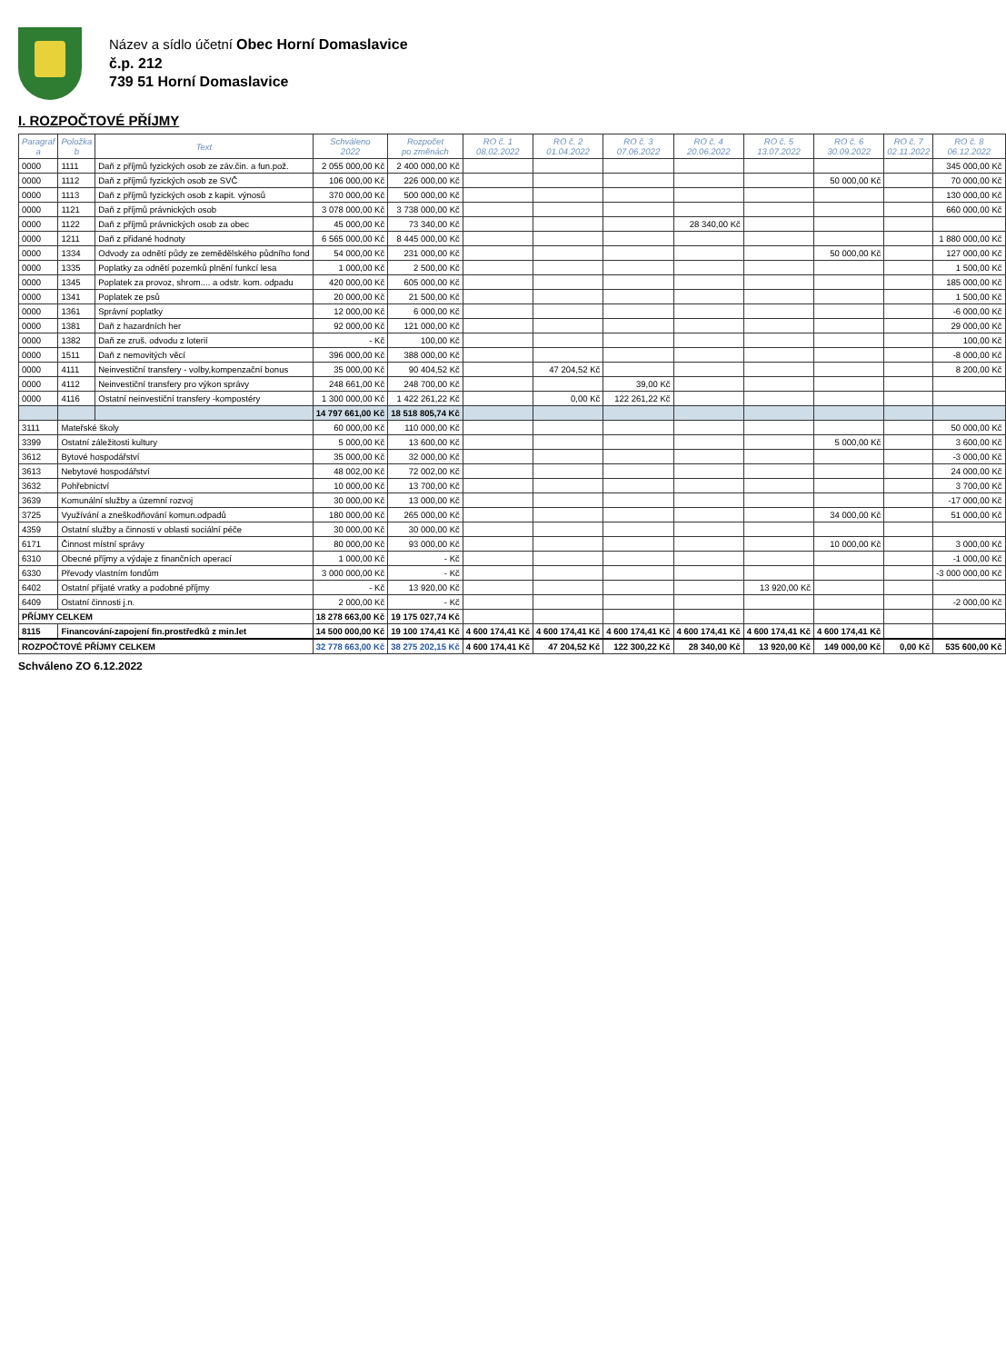Název a sídlo účetní Obec Horní Domaslavice
č.p. 212
739 51 Horní Domaslavice
I. ROZPOČTOVÉ PŘÍJMY
| Paragraf a | Položka b | Text | Schváleno 2022 | Rozpočet po změnách | RO č. 1 08.02.2022 | RO č. 2 01.04.2022 | RO č. 3 07.06.2022 | RO č. 4 20.06.2022 | RO č. 5 13.07.2022 | RO č. 6 30.09.2022 | RO č. 7 02.11.2022 | RO č. 8 06.12.2022 |
| --- | --- | --- | --- | --- | --- | --- | --- | --- | --- | --- | --- | --- |
| 0000 | 1111 | Daň z příjmů fyzických osob ze záv.čin. a fun.pož. | 2 055 000,00 Kč | 2 400 000,00 Kč | | | | | | | | 345 000,00 Kč |
| 0000 | 1112 | Daň z příjmů fyzických osob ze SVČ | 106 000,00 Kč | 226 000,00 Kč | | | | | | 50 000,00 Kč | | 70 000,00 Kč |
| 0000 | 1113 | Daň z příjmů fyzických osob z kapit. výnosů | 370 000,00 Kč | 500 000,00 Kč | | | | | | | | 130 000,00 Kč |
| 0000 | 1121 | Daň z příjmů právnických osob | 3 078 000,00 Kč | 3 738 000,00 Kč | | | | | | | | 660 000,00 Kč |
| 0000 | 1122 | Daň z příjmů právnických osob za obec | 45 000,00 Kč | 73 340,00 Kč | | | | 28 340,00 Kč | | | | |
| 0000 | 1211 | Daň z přidané hodnoty | 6 565 000,00 Kč | 8 445 000,00 Kč | | | | | | | | 1 880 000,00 Kč |
| 0000 | 1334 | Odvody za odnětí půdy ze zemědělského půdního fond | 54 000,00 Kč | 231 000,00 Kč | | | | | | 50 000,00 Kč | | 127 000,00 Kč |
| 0000 | 1335 | Poplatky za odnětí pozemků plnění funkcí lesa | 1 000,00 Kč | 2 500,00 Kč | | | | | | | | 1 500,00 Kč |
| 0000 | 1345 | Poplatek za provoz, shrom.... a odstr. kom. odpadu | 420 000,00 Kč | 605 000,00 Kč | | | | | | | | 185 000,00 Kč |
| 0000 | 1341 | Poplatek ze psů | 20 000,00 Kč | 21 500,00 Kč | | | | | | | | 1 500,00 Kč |
| 0000 | 1361 | Správní poplatky | 12 000,00 Kč | 6 000,00 Kč | | | | | | | | -6 000,00 Kč |
| 0000 | 1381 | Daň z hazardních her | 92 000,00 Kč | 121 000,00 Kč | | | | | | | | 29 000,00 Kč |
| 0000 | 1382 | Daň ze zruš. odvodu z loterií | - Kč | 100,00 Kč | | | | | | | | 100,00 Kč |
| 0000 | 1511 | Daň z nemovitých věcí | 396 000,00 Kč | 388 000,00 Kč | | | | | | | | -8 000,00 Kč |
| 0000 | 4111 | Neinvestiční transfery - volby,kompenzační bonus | 35 000,00 Kč | 90 404,52 Kč | | 47 204,52 Kč | | | | | | 8 200,00 Kč |
| 0000 | 4112 | Neinvestiční transfery pro výkon správy | 248 661,00 Kč | 248 700,00 Kč | | | 39,00 Kč | | | | | |
| 0000 | 4116 | Ostatní neinvestiční transfery -kompostéry | 1 300 000,00 Kč | 1 422 261,22 Kč | | 0,00 Kč | 122 261,22 Kč | | | | | |
| | | | 14 797 661,00 Kč | 18 518 805,74 Kč | | | | | | | | |
| 3111 | Mateřské školy | | 60 000,00 Kč | 110 000,00 Kč | | | | | | | | 50 000,00 Kč |
| 3399 | Ostatní záležitosti kultury | | 5 000,00 Kč | 13 600,00 Kč | | | | | | 5 000,00 Kč | | 3 600,00 Kč |
| 3612 | Bytové hospodářství | | 35 000,00 Kč | 32 000,00 Kč | | | | | | | | -3 000,00 Kč |
| 3613 | Nebytové hospodářství | | 48 002,00 Kč | 72 002,00 Kč | | | | | | | | 24 000,00 Kč |
| 3632 | Pohřebnictví | | 10 000,00 Kč | 13 700,00 Kč | | | | | | | | 3 700,00 Kč |
| 3639 | Komunální služby a územní rozvoj | | 30 000,00 Kč | 13 000,00 Kč | | | | | | | | -17 000,00 Kč |
| 3725 | Využívání a zneškodňování komun.odpadů | | 180 000,00 Kč | 265 000,00 Kč | | | | | | 34 000,00 Kč | | 51 000,00 Kč |
| 4359 | Ostatní služby a činnosti v oblasti sociální péče | | 30 000,00 Kč | 30 000,00 Kč | | | | | | | | |
| 6171 | Činnost místní správy | | 80 000,00 Kč | 93 000,00 Kč | | | | | | 10 000,00 Kč | | 3 000,00 Kč |
| 6310 | Obecné příjmy a výdaje z finančních operací | | 1 000,00 Kč | - Kč | | | | | | | | -1 000,00 Kč |
| 6330 | Převody vlastním fondům | | 3 000 000,00 Kč | - Kč | | | | | | | | -3 000 000,00 Kč |
| 6402 | Ostatní přijaté vratky a podobné příjmy | | - Kč | 13 920,00 Kč | | | | | 13 920,00 Kč | | | |
| 6409 | Ostatní činnosti j.n. | | 2 000,00 Kč | - Kč | | | | | | | | -2 000,00 Kč |
| PŘÍJMY CELKEM | | | 18 278 663,00 Kč | 19 175 027,74 Kč | | | | | | | | |
| 8115 | Financování-zapojení fin.prostředků z min.let | | 14 500 000,00 Kč | 19 100 174,41 Kč | 4 600 174,41 Kč | 4 600 174,41 Kč | 4 600 174,41 Kč | 4 600 174,41 Kč | 4 600 174,41 Kč | 4 600 174,41 Kč | | |
| ROZPOČTOVÉ PŘÍJMY CELKEM | | | 32 778 663,00 Kč | 38 275 202,15 Kč | 4 600 174,41 Kč | 47 204,52 Kč | 122 300,22 Kč | 28 340,00 Kč | 13 920,00 Kč | 149 000,00 Kč | 0,00 Kč | 535 600,00 Kč |
Schváleno ZO 6.12.2022